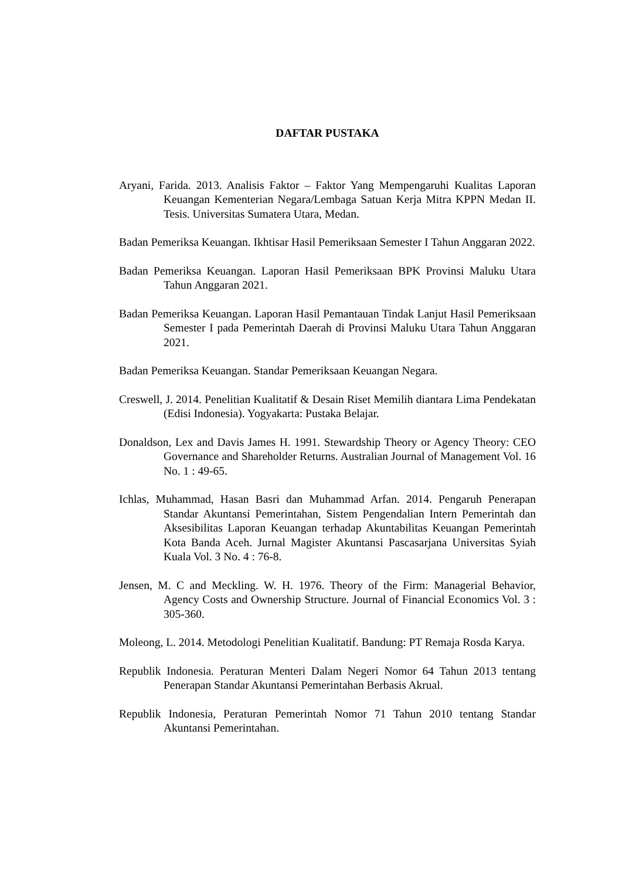DAFTAR PUSTAKA
Aryani, Farida. 2013. Analisis Faktor – Faktor Yang Mempengaruhi Kualitas Laporan Keuangan Kementerian Negara/Lembaga Satuan Kerja Mitra KPPN Medan II. Tesis. Universitas Sumatera Utara, Medan.
Badan Pemeriksa Keuangan. Ikhtisar Hasil Pemeriksaan Semester I Tahun Anggaran 2022.
Badan Pemeriksa Keuangan. Laporan Hasil Pemeriksaan BPK Provinsi Maluku Utara Tahun Anggaran 2021.
Badan Pemeriksa Keuangan. Laporan Hasil Pemantauan Tindak Lanjut Hasil Pemeriksaan Semester I pada Pemerintah Daerah di Provinsi Maluku Utara Tahun Anggaran 2021.
Badan Pemeriksa Keuangan. Standar Pemeriksaan Keuangan Negara.
Creswell, J. 2014. Penelitian Kualitatif & Desain Riset Memilih diantara Lima Pendekatan (Edisi Indonesia). Yogyakarta: Pustaka Belajar.
Donaldson, Lex and Davis James H. 1991. Stewardship Theory or Agency Theory: CEO Governance and Shareholder Returns. Australian Journal of Management Vol. 16 No. 1 : 49-65.
Ichlas, Muhammad, Hasan Basri dan Muhammad Arfan. 2014. Pengaruh Penerapan Standar Akuntansi Pemerintahan, Sistem Pengendalian Intern Pemerintah dan Aksesibilitas Laporan Keuangan terhadap Akuntabilitas Keuangan Pemerintah Kota Banda Aceh. Jurnal Magister Akuntansi Pascasarjana Universitas Syiah Kuala Vol. 3 No. 4 : 76-8.
Jensen, M. C and Meckling. W. H. 1976. Theory of the Firm: Managerial Behavior, Agency Costs and Ownership Structure. Journal of Financial Economics Vol. 3 : 305-360.
Moleong, L. 2014. Metodologi Penelitian Kualitatif. Bandung: PT Remaja Rosda Karya.
Republik Indonesia. Peraturan Menteri Dalam Negeri Nomor 64 Tahun 2013 tentang Penerapan Standar Akuntansi Pemerintahan Berbasis Akrual.
Republik Indonesia, Peraturan Pemerintah Nomor 71 Tahun 2010 tentang Standar Akuntansi Pemerintahan.